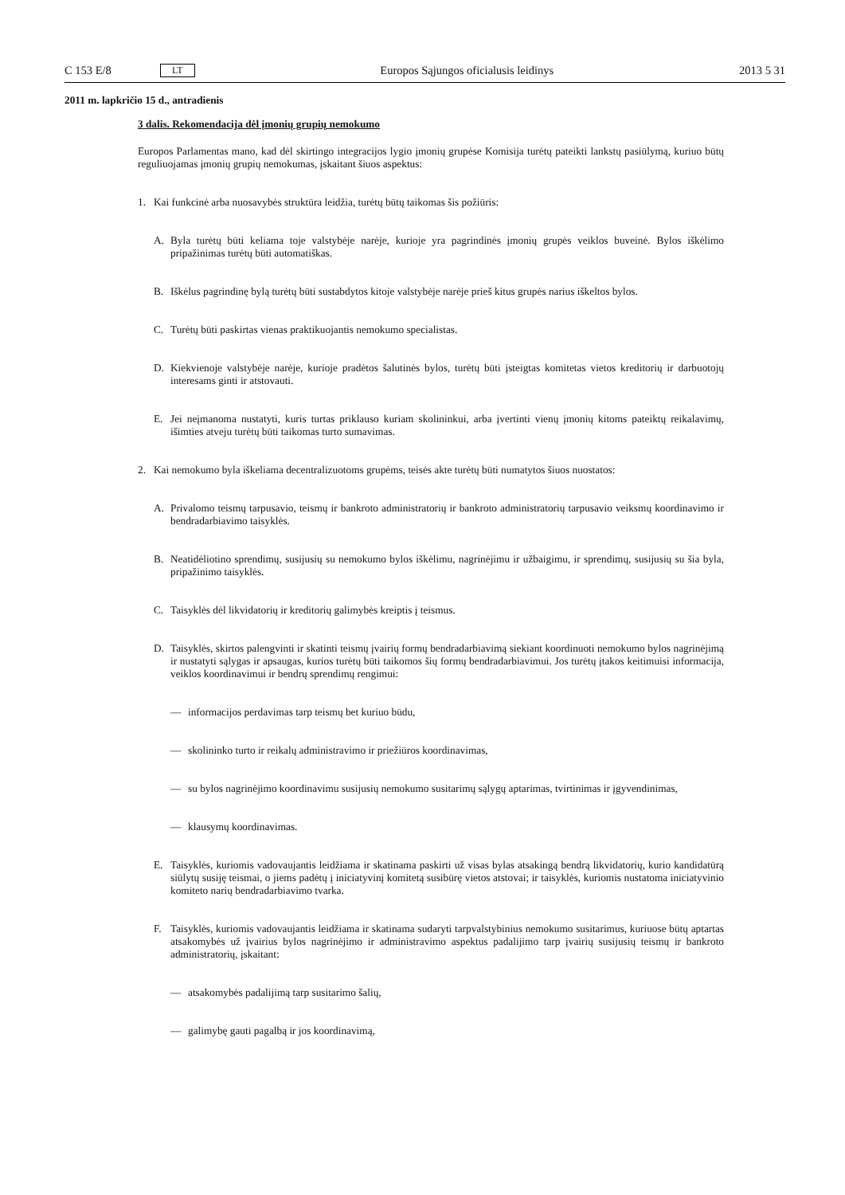C 153 E/8 LT Europos Sąjungos oficialusis leidinys 2013 5 31
2011 m. lapkričio 15 d., antradienis
3 dalis. Rekomendacija dėl įmonių grupių nemokumo
Europos Parlamentas mano, kad dėl skirtingo integracijos lygio įmonių grupėse Komisija turėtų pateikti lankstų pasiūlymą, kuriuo būtų reguliuojamas įmonių grupių nemokumas, įskaitant šiuos aspektus:
1. Kai funkcinė arba nuosavybės struktūra leidžia, turėtų būtų taikomas šis požiūris:
A. Byla turėtų būti keliama toje valstybėje narėje, kurioje yra pagrindinės įmonių grupės veiklos buveinė. Bylos iškėlimo pripažinimas turėtų būti automatiškas.
B. Iškėlus pagrindinę bylą turėtų būti sustabdytos kitoje valstybėje narėje prieš kitus grupės narius iškeltos bylos.
C. Turėtų būti paskirtas vienas praktikuojantis nemokumo specialistas.
D. Kiekvienoje valstybėje narėje, kurioje pradėtos šalutinės bylos, turėtų būti įsteigtas komitetas vietos kreditorių ir darbuotojų interesams ginti ir atstovauti.
E. Jei neįmanoma nustatyti, kuris turtas priklauso kuriam skolininkui, arba įvertinti vienų įmonių kitoms pateiktų reikalavimų, išimties atveju turėtų būti taikomas turto sumavimas.
2. Kai nemokumo byla iškeliama decentralizuotoms grupėms, teisės akte turėtų būti numatytos šiuos nuostatos:
A. Privalomo teismų tarpusavio, teismų ir bankroto administratorių ir bankroto administratorių tarpusavio veiksmų koordinavimo ir bendradarbiavimo taisyklės.
B. Neatidėliotino sprendimų, susijusių su nemokumo bylos iškėlimu, nagrinėjimu ir užbaigimu, ir sprendimų, susijusių su šia byla, pripažinimo taisyklės.
C. Taisyklės dėl likvidatorių ir kreditorių galimybės kreiptis į teismus.
D. Taisyklės, skirtos palengvinti ir skatinti teismų įvairių formų bendradarbiavimą siekiant koordinuoti nemokumo bylos nagrinėjimą ir nustatyti sąlygas ir apsaugas, kurios turėtų būti taikomos šių formų bendradarbiavimui. Jos turėtų įtakos keitimuisi informacija, veiklos koordinavimui ir bendrų sprendimų rengimui:
— informacijos perdavimas tarp teismų bet kuriuo būdu,
— skolininko turto ir reikalų administravimo ir priežiūros koordinavimas,
— su bylos nagrinėjimo koordinavimu susijusių nemokumo susitarimų sąlygų aptarimas, tvirtinimas ir įgyvendinimas,
— klausymų koordinavimas.
E. Taisyklės, kuriomis vadovaujantis leidžiama ir skatinama paskirti už visas bylas atsakingą bendrą likvidatorių, kurio kandidatūrą siūlytų susiję teismai, o jiems padėtų į iniciatyvinį komitetą susibūrę vietos atstovai; ir taisyklės, kuriomis nustatoma iniciatyvinio komiteto narių bendradarbiavimo tvarka.
F. Taisyklės, kuriomis vadovaujantis leidžiama ir skatinama sudaryti tarpvalstybinius nemokumo susitarimus, kuriuose būtų aptartas atsakomybės už įvairius bylos nagrinėjimo ir administravimo aspektus padalijimo tarp įvairių susijusių teismų ir bankroto administratorių, įskaitant:
— atsakomybės padalijimą tarp susitarimo šalių,
— galimybę gauti pagalbą ir jos koordinavimą,